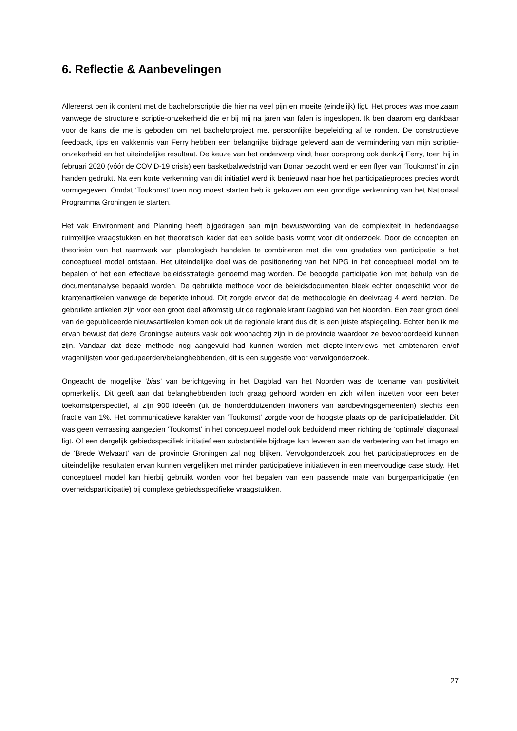6. Reflectie & Aanbevelingen
Allereerst ben ik content met de bachelorscriptie die hier na veel pijn en moeite (eindelijk) ligt. Het proces was moeizaam vanwege de structurele scriptie-onzekerheid die er bij mij na jaren van falen is ingeslopen. Ik ben daarom erg dankbaar voor de kans die me is geboden om het bachelorproject met persoonlijke begeleiding af te ronden. De constructieve feedback, tips en vakkennis van Ferry hebben een belangrijke bijdrage geleverd aan de vermindering van mijn scriptie-onzekerheid en het uiteindelijke resultaat. De keuze van het onderwerp vindt haar oorsprong ook dankzij Ferry, toen hij in februari 2020 (vóór de COVID-19 crisis) een basketbalwedstrijd van Donar bezocht werd er een flyer van ‘Toukomst’ in zijn handen gedrukt. Na een korte verkenning van dit initiatief werd ik benieuwd naar hoe het participatieproces precies wordt vormgegeven. Omdat ‘Toukomst’ toen nog moest starten heb ik gekozen om een grondige verkenning van het Nationaal Programma Groningen te starten.
Het vak Environment and Planning heeft bijgedragen aan mijn bewustwording van de complexiteit in hedendaagse ruimtelijke vraagstukken en het theoretisch kader dat een solide basis vormt voor dit onderzoek. Door de concepten en theorieën van het raamwerk van planologisch handelen te combineren met die van gradaties van participatie is het conceptueel model ontstaan. Het uiteindelijke doel was de positionering van het NPG in het conceptueel model om te bepalen of het een effectieve beleidsstrategie genoemd mag worden. De beoogde participatie kon met behulp van de documentanalyse bepaald worden. De gebruikte methode voor de beleidsdocumenten bleek echter ongeschikt voor de krantenartikelen vanwege de beperkte inhoud. Dit zorgde ervoor dat de methodologie én deelvraag 4 werd herzien. De gebruikte artikelen zijn voor een groot deel afkomstig uit de regionale krant Dagblad van het Noorden. Een zeer groot deel van de gepubliceerde nieuwsartikelen komen ook uit de regionale krant dus dit is een juiste afspiegeling. Echter ben ik me ervan bewust dat deze Groningse auteurs vaak ook woonachtig zijn in de provincie waardoor ze bevooroordeeld kunnen zijn. Vandaar dat deze methode nog aangevuld had kunnen worden met diepte-interviews met ambtenaren en/of vragenlijsten voor gedupeerden/belanghebbenden, dit is een suggestie voor vervolgonderzoek.
Ongeacht de mogelijke ‘bias’ van berichtgeving in het Dagblad van het Noorden was de toename van positiviteit opmerkelijk. Dit geeft aan dat belanghebbenden toch graag gehoord worden en zich willen inzetten voor een beter toekomstperspectief, al zijn 900 ideeën (uit de honderdduizenden inwoners van aardbevingsgemeenten) slechts een fractie van 1%. Het communicatieve karakter van ‘Toukomst’ zorgde voor de hoogste plaats op de participatieladder. Dit was geen verrassing aangezien ‘Toukomst’ in het conceptueel model ook beduidend meer richting de ‘optimale’ diagonaal ligt. Of een dergelijk gebiedsspecifiek initiatief een substantiële bijdrage kan leveren aan de verbetering van het imago en de ‘Brede Welvaart’ van de provincie Groningen zal nog blijken. Vervolgonderzoek zou het participatieproces en de uiteindelijke resultaten ervan kunnen vergelijken met minder participatieve initiatieven in een meervoudige case study. Het conceptueel model kan hierbij gebruikt worden voor het bepalen van een passende mate van burgerparticipatie (en overheidsparticipatie) bij complexe gebiedsspecifieke vraagstukken.
27